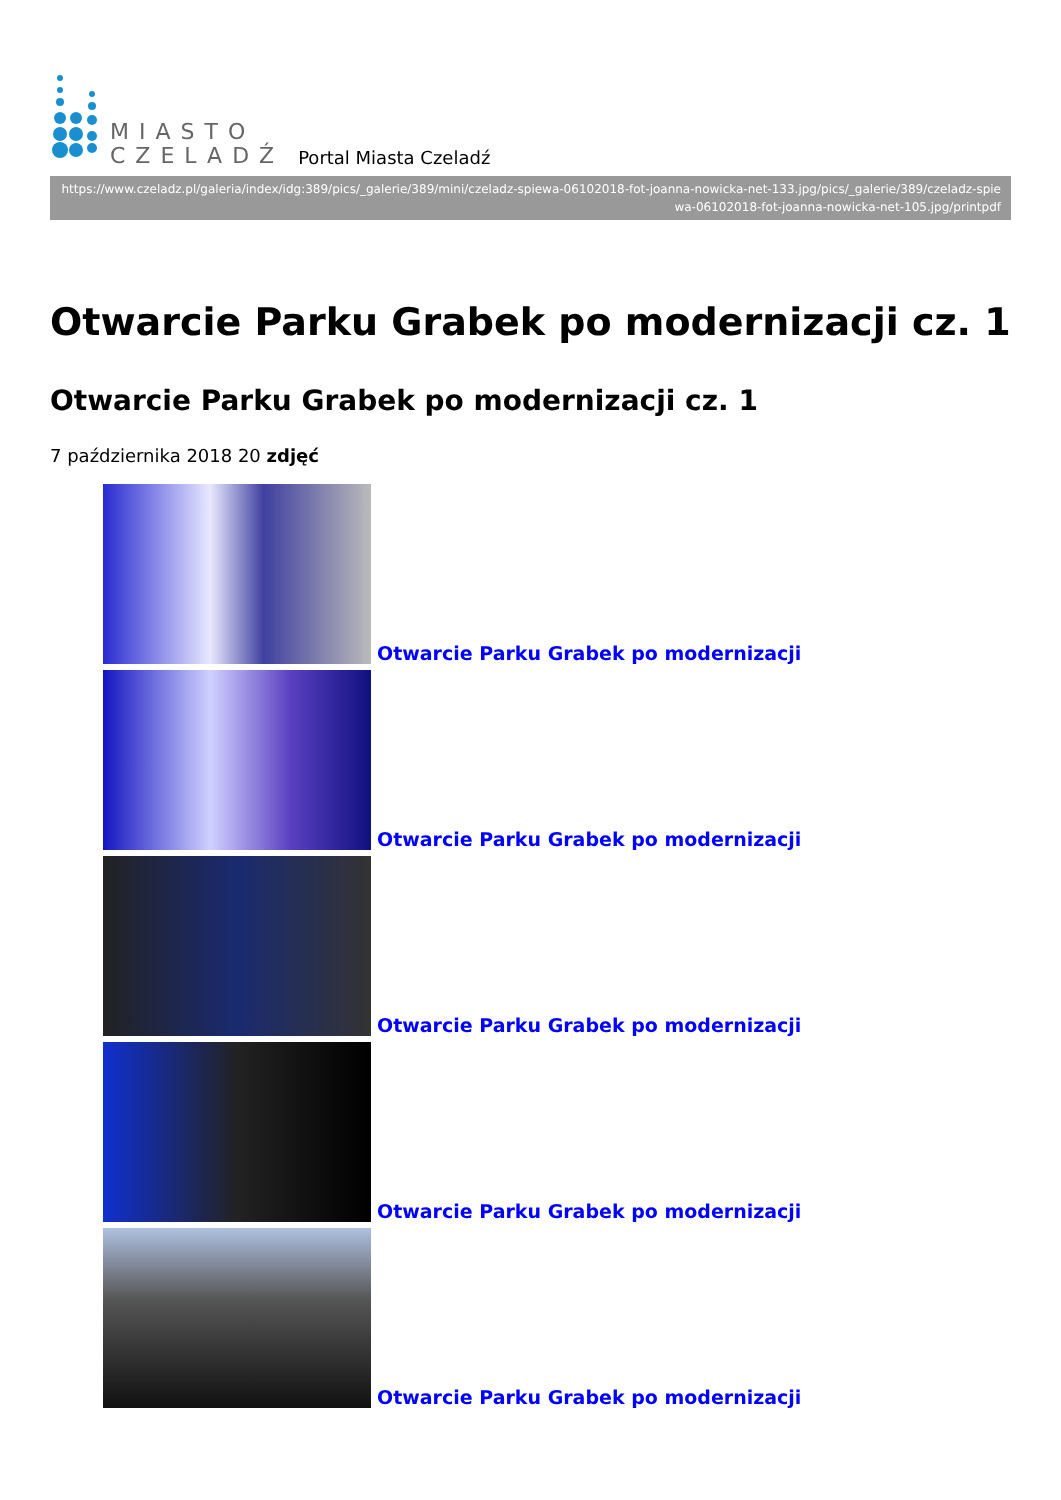MIASTO
CZELADŹ
Portal Miasta Czeladź
https://www.czeladz.pl/galeria/index/idg:389/pics/_galerie/389/mini/czeladz-spiewa-06102018-fot-joanna-nowicka-net-133.jpg/pics/_galerie/389/czeladz-spiewa-06102018-fot-joanna-nowicka-net-105.jpg/printpdf
Otwarcie Parku Grabek po modernizacji cz. 1
Otwarcie Parku Grabek po modernizacji cz. 1
7 października 2018 20 zdjęć
Otwarcie Parku Grabek po modernizacji
Otwarcie Parku Grabek po modernizacji
Otwarcie Parku Grabek po modernizacji
Otwarcie Parku Grabek po modernizacji
Otwarcie Parku Grabek po modernizacji